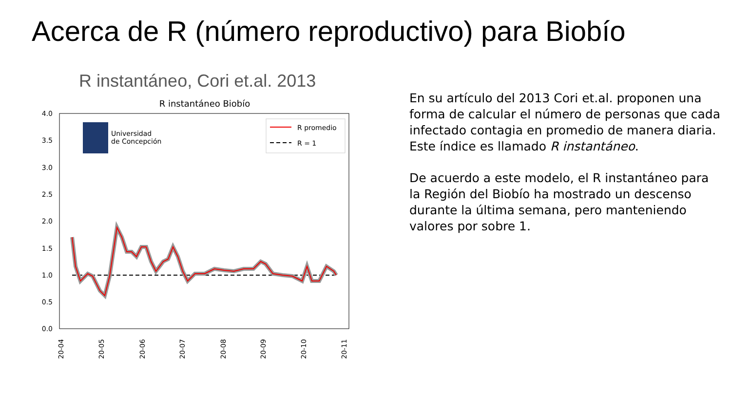Acerca de R (número reproductivo) para Biobío
R instantáneo, Cori et.al. 2013
R instantáneo Biobío
4.0
3.5
3.0
2.5
2.0
1.5
1.0
0.5
0.0
20-04
20-05
20-06
20-07
20-08
20-09
20-10
20-11
Universidad
de Concepción
R promedio
R = 1
En su artículo del 2013 Cori et.al. proponen una forma de calcular el número de personas que cada infectado contagia en promedio de manera diaria. Este índice es llamado R instantáneo.
De acuerdo a este modelo, el R instantáneo para la Región del Biobío ha mostrado un descenso durante la última semana, pero manteniendo valores por sobre 1.